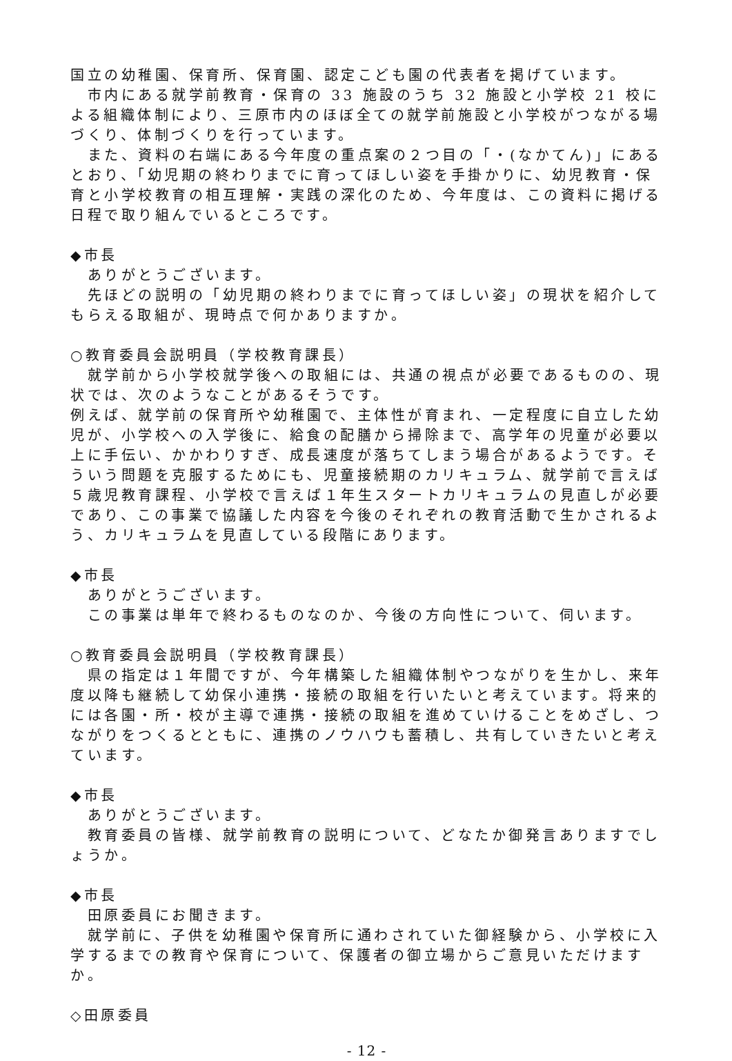国立の幼稚園、保育所、保育園、認定こども園の代表者を掲げています。
　市内にある就学前教育・保育の 33 施設のうち 32 施設と小学校 21 校による組織体制により、三原市内のほぼ全ての就学前施設と小学校がつながる場づくり、体制づくりを行っています。
　また、資料の右端にある今年度の重点案の２つ目の「・(なかてん)」にあるとおり、「幼児期の終わりまでに育ってほしい姿を手掛かりに、幼児教育・保育と小学校教育の相互理解・実践の深化のため、今年度は、この資料に掲げる日程で取り組んでいるところです。
◆市長
　ありがとうございます。
　先ほどの説明の「幼児期の終わりまでに育ってほしい姿」の現状を紹介してもらえる取組が、現時点で何かありますか。
○教育委員会説明員（学校教育課長）
　就学前から小学校就学後への取組には、共通の視点が必要であるものの、現状では、次のようなことがあるそうです。
例えば、就学前の保育所や幼稚園で、主体性が育まれ、一定程度に自立した幼児が、小学校への入学後に、給食の配膳から掃除まで、高学年の児童が必要以上に手伝い、かかわりすぎ、成長速度が落ちてしまう場合があるようです。そういう問題を克服するためにも、児童接続期のカリキュラム、就学前で言えば５歳児教育課程、小学校で言えば１年生スタートカリキュラムの見直しが必要であり、この事業で協議した内容を今後のそれぞれの教育活動で生かされるよう、カリキュラムを見直している段階にあります。
◆市長
　ありがとうございます。
　この事業は単年で終わるものなのか、今後の方向性について、伺います。
○教育委員会説明員（学校教育課長）
　県の指定は１年間ですが、今年構築した組織体制やつながりを生かし、来年度以降も継続して幼保小連携・接続の取組を行いたいと考えています。将来的には各園・所・校が主導で連携・接続の取組を進めていけることをめざし、つながりをつくるとともに、連携のノウハウも蓄積し、共有していきたいと考えています。
◆市長
　ありがとうございます。
　教育委員の皆様、就学前教育の説明について、どなたか御発言ありますでしょうか。
◆市長
　田原委員にお聞きます。
　就学前に、子供を幼稚園や保育所に通わされていた御経験から、小学校に入学するまでの教育や保育について、保護者の御立場からご意見いただけますか。
◇田原委員
- 12 -